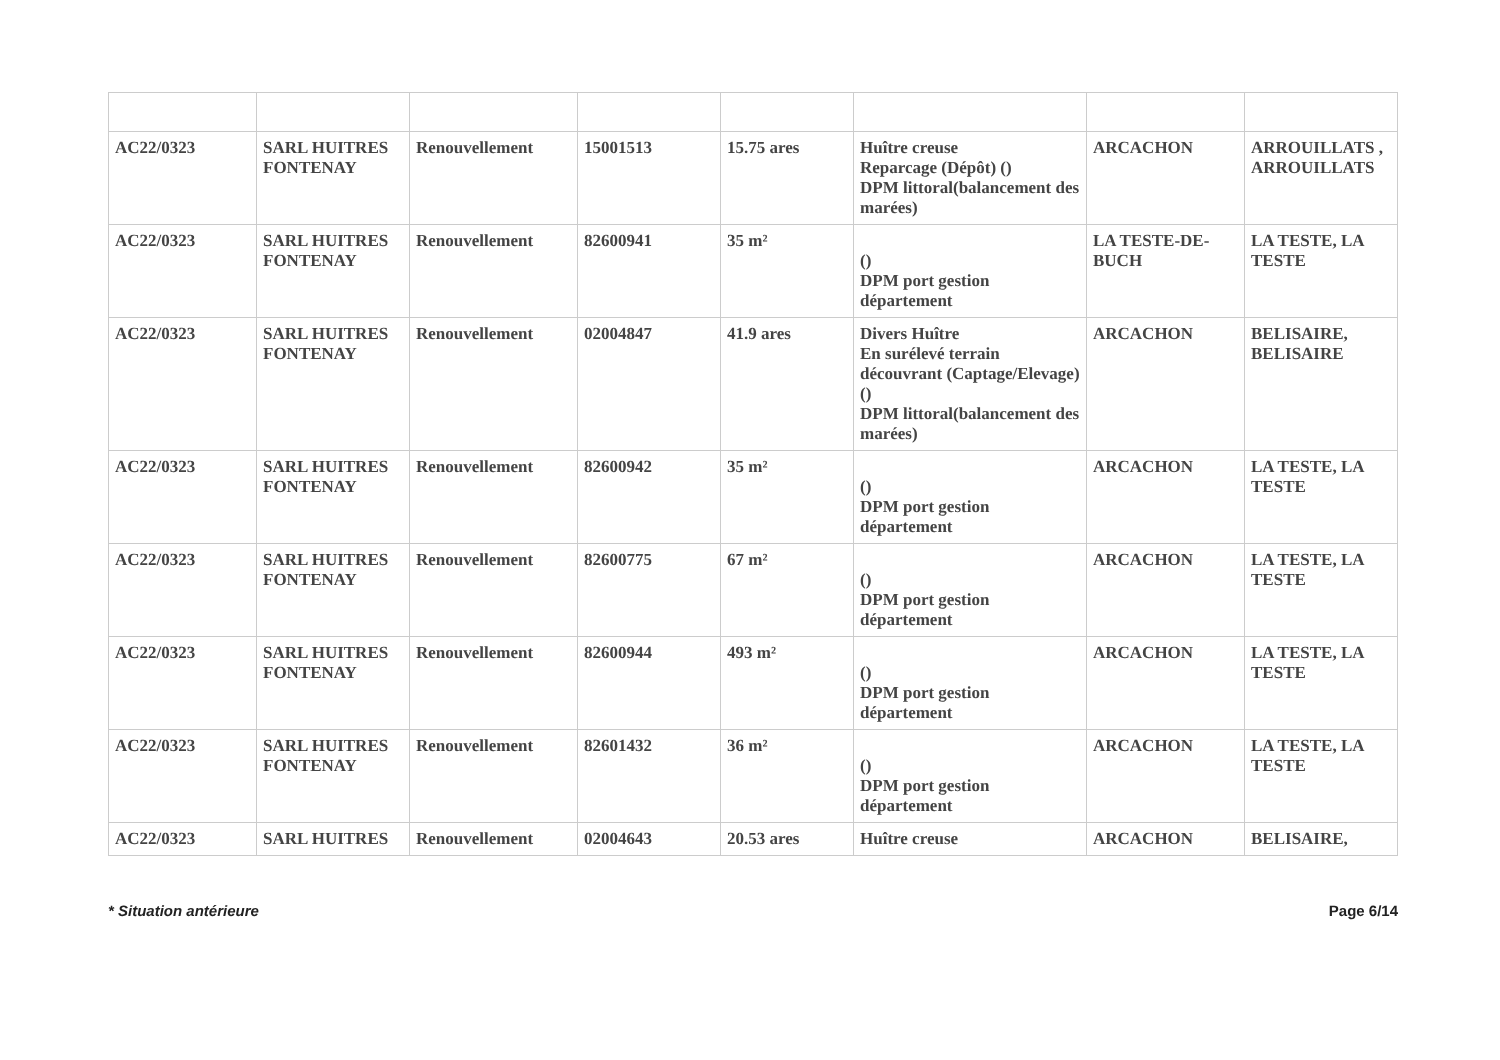| AC22/0323 | SARL HUITRES FONTENAY | Renouvellement | 15001513 | 15.75 ares | Huître creuse Reparcage (Dépôt) () DPM littoral(balancement des marées) | ARCACHON | ARROUILLATS , ARROUILLATS |
| AC22/0323 | SARL HUITRES FONTENAY | Renouvellement | 82600941 | 35 m² | () DPM port gestion département | LA TESTE-DE-BUCH | LA TESTE, LA TESTE |
| AC22/0323 | SARL HUITRES FONTENAY | Renouvellement | 02004847 | 41.9 ares | Divers Huître En surélevé terrain découvrant (Captage/Elevage) () DPM littoral(balancement des marées) | ARCACHON | BELISAIRE, BELISAIRE |
| AC22/0323 | SARL HUITRES FONTENAY | Renouvellement | 82600942 | 35 m² | () DPM port gestion département | ARCACHON | LA TESTE, LA TESTE |
| AC22/0323 | SARL HUITRES FONTENAY | Renouvellement | 82600775 | 67 m² | () DPM port gestion département | ARCACHON | LA TESTE, LA TESTE |
| AC22/0323 | SARL HUITRES FONTENAY | Renouvellement | 82600944 | 493 m² | () DPM port gestion département | ARCACHON | LA TESTE, LA TESTE |
| AC22/0323 | SARL HUITRES FONTENAY | Renouvellement | 82601432 | 36 m² | () DPM port gestion département | ARCACHON | LA TESTE, LA TESTE |
| AC22/0323 | SARL HUITRES | Renouvellement | 02004643 | 20.53 ares | Huître creuse | ARCACHON | BELISAIRE, |
* Situation antérieure Page 6/14